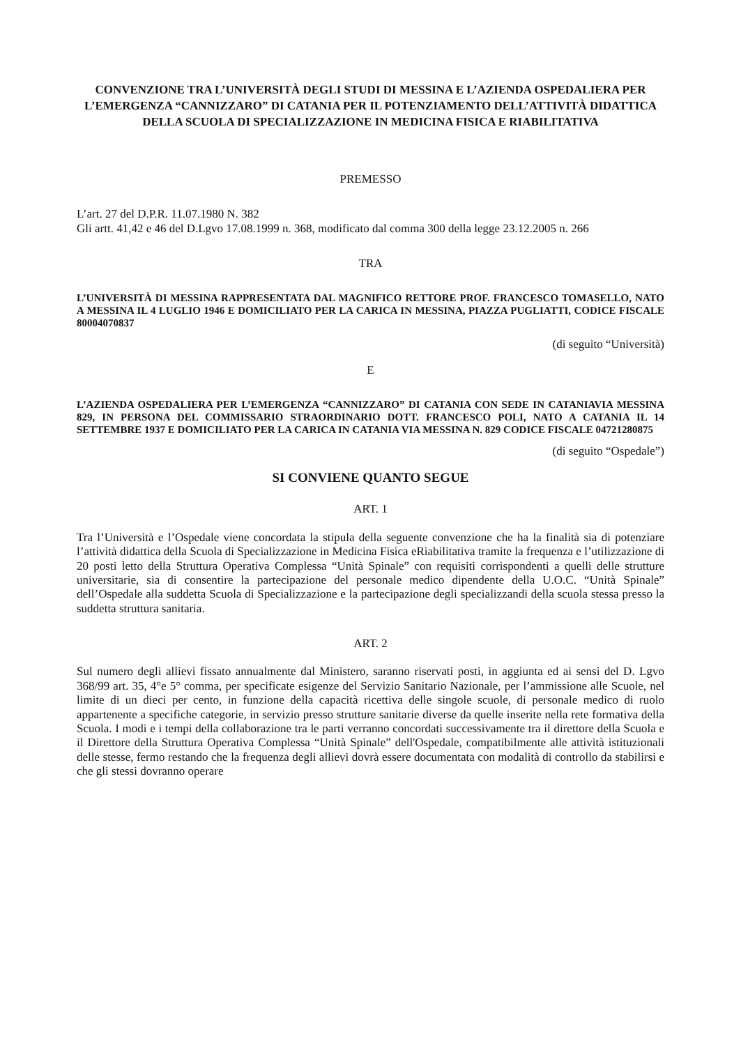CONVENZIONE TRA L’UNIVERSITÀ DEGLI STUDI DI MESSINA E L’AZIENDA OSPEDALIERA PER L’EMERGENZA “CANNIZZARO” DI CATANIA PER IL POTENZIAMENTO DELL’ATTIVITÀ DIDATTICA DELLA SCUOLA DI SPECIALIZZAZIONE IN MEDICINA FISICA E RIABILITATIVA
PREMESSO
L’art. 27 del D.P.R. 11.07.1980 N. 382
Gli artt. 41,42 e 46 del D.Lgvo 17.08.1999 n. 368, modificato dal comma 300 della legge 23.12.2005 n. 266
TRA
L’UNIVERSITÀ DI MESSINA RAPPRESENTATA DAL MAGNIFICO RETTORE PROF. FRANCESCO TOMASELLO, NATO A MESSINA IL 4 LUGLIO 1946 E DOMICILIATO PER LA CARICA IN MESSINA, PIAZZA PUGLIATTI, CODICE FISCALE 80004070837
(di seguito “Università)
E
L’AZIENDA OSPEDALIERA PER L’EMERGENZA “CANNIZZARO” DI CATANIA CON SEDE IN CATANIAVIA MESSINA 829, IN PERSONA DEL COMMISSARIO STRAORDINARIO DOTT. FRANCESCO POLI, NATO A CATANIA IL 14 SETTEMBRE 1937 E DOMICILIATO PER LA CARICA IN CATANIA VIA MESSINA N. 829 CODICE FISCALE 04721280875
(di seguito “Ospedale”)
SI CONVIENE QUANTO SEGUE
ART. 1
Tra l’Università e l’Ospedale viene concordata la stipula della seguente convenzione che ha la finalità sia di potenziare l’attività didattica della Scuola di Specializzazione in Medicina Fisica eRiabilitativa tramite la frequenza e l’utilizzazione di 20 posti letto della Struttura Operativa Complessa “Unità Spinale” con requisiti corrispondenti a quelli delle strutture universitarie, sia di consentire la partecipazione del personale medico dipendente della U.O.C. “Unità Spinale” dell’Ospedale alla suddetta Scuola di Specializzazione e la partecipazione degli specializzandi della scuola stessa presso la suddetta struttura sanitaria.
ART. 2
Sul numero degli allievi fissato annualmente dal Ministero, saranno riservati posti, in aggiunta ed ai sensi del D. Lgvo 368/99 art. 35, 4°e 5° comma, per specificate esigenze del Servizio Sanitario Nazionale, per l’ammissione alle Scuole, nel limite di un dieci per cento, in funzione della capacità ricettiva delle singole scuole, di personale medico di ruolo appartenente a specifiche categorie, in servizio presso strutture sanitarie diverse da quelle inserite nella rete formativa della Scuola. I modi e i tempi della collaborazione tra le parti verranno concordati successivamente tra il direttore della Scuola e il Direttore della Struttura Operativa Complessa “Unità Spinale” dell'Ospedale, compatibilmente alle attività istituzionali delle stesse, fermo restando che la frequenza degli allievi dovrà essere documentata con modalità di controllo da stabilirsi e che gli stessi dovranno operare